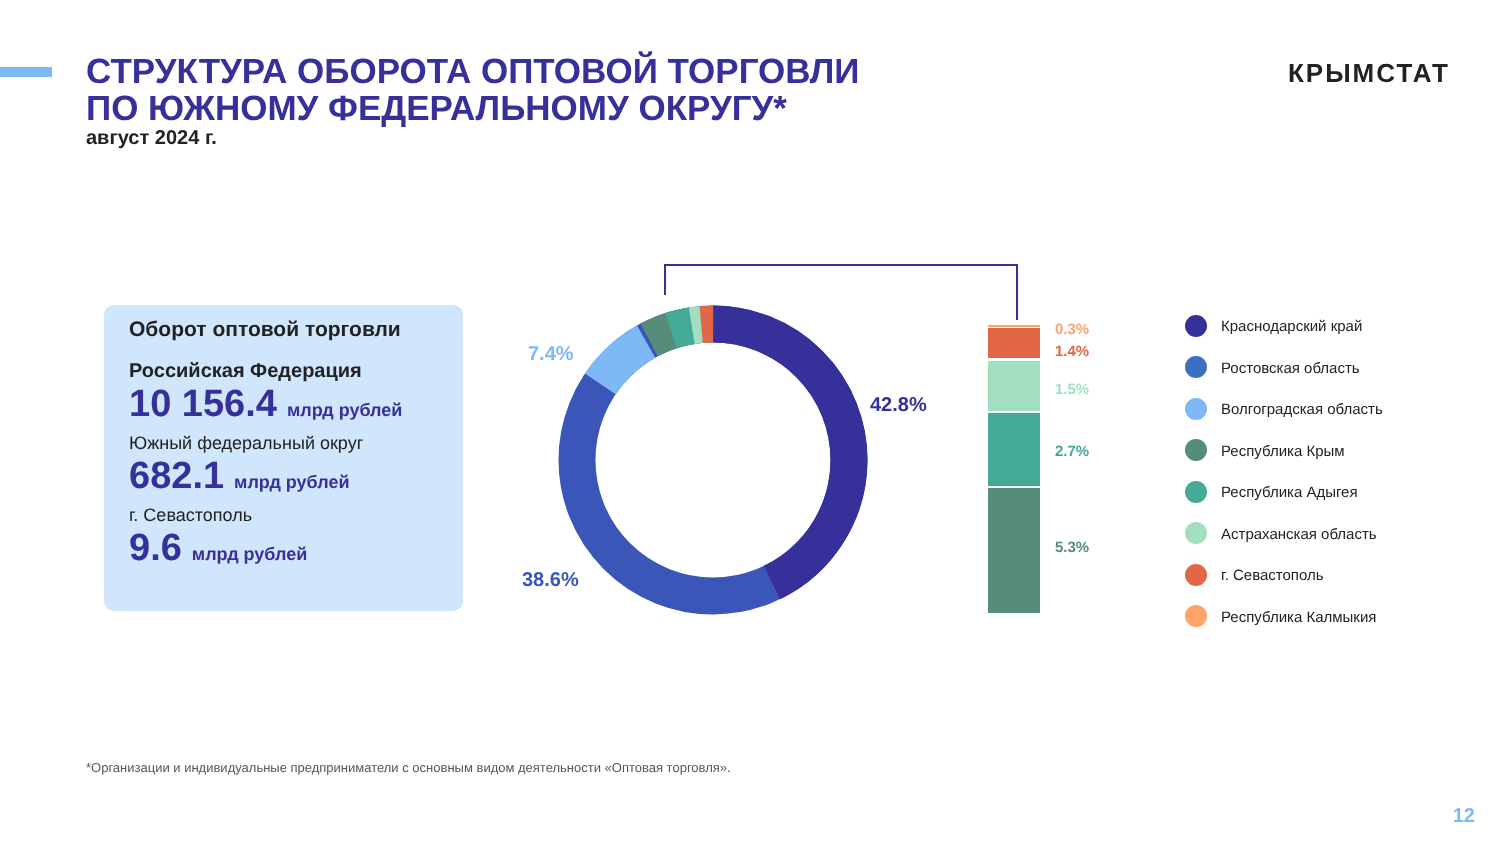СТРУКТУРА ОБОРОТА ОПТОВОЙ ТОРГОВЛИ
ПО ЮЖНОМУ ФЕДЕРАЛЬНОМУ ОКРУГУ*
август 2024 г.
КРЫМСТАТ
Оборот оптовой торговли
Российская Федерация
10 156.4 млрд рублей
Южный федеральный округ
682.1 млрд рублей
г. Севастополь
9.6 млрд рублей
7.4%
42.8%
38.6%
0.3%
1.4%
1.5%
2.7%
5.3%
Краснодарский край
Ростовская область
Волгоградская область
Республика Крым
Республика Адыгея
Астраханская область
г. Севастополь
Республика Калмыкия
*Организации и индивидуальные предприниматели с основным видом деятельности «Оптовая торговля».
12